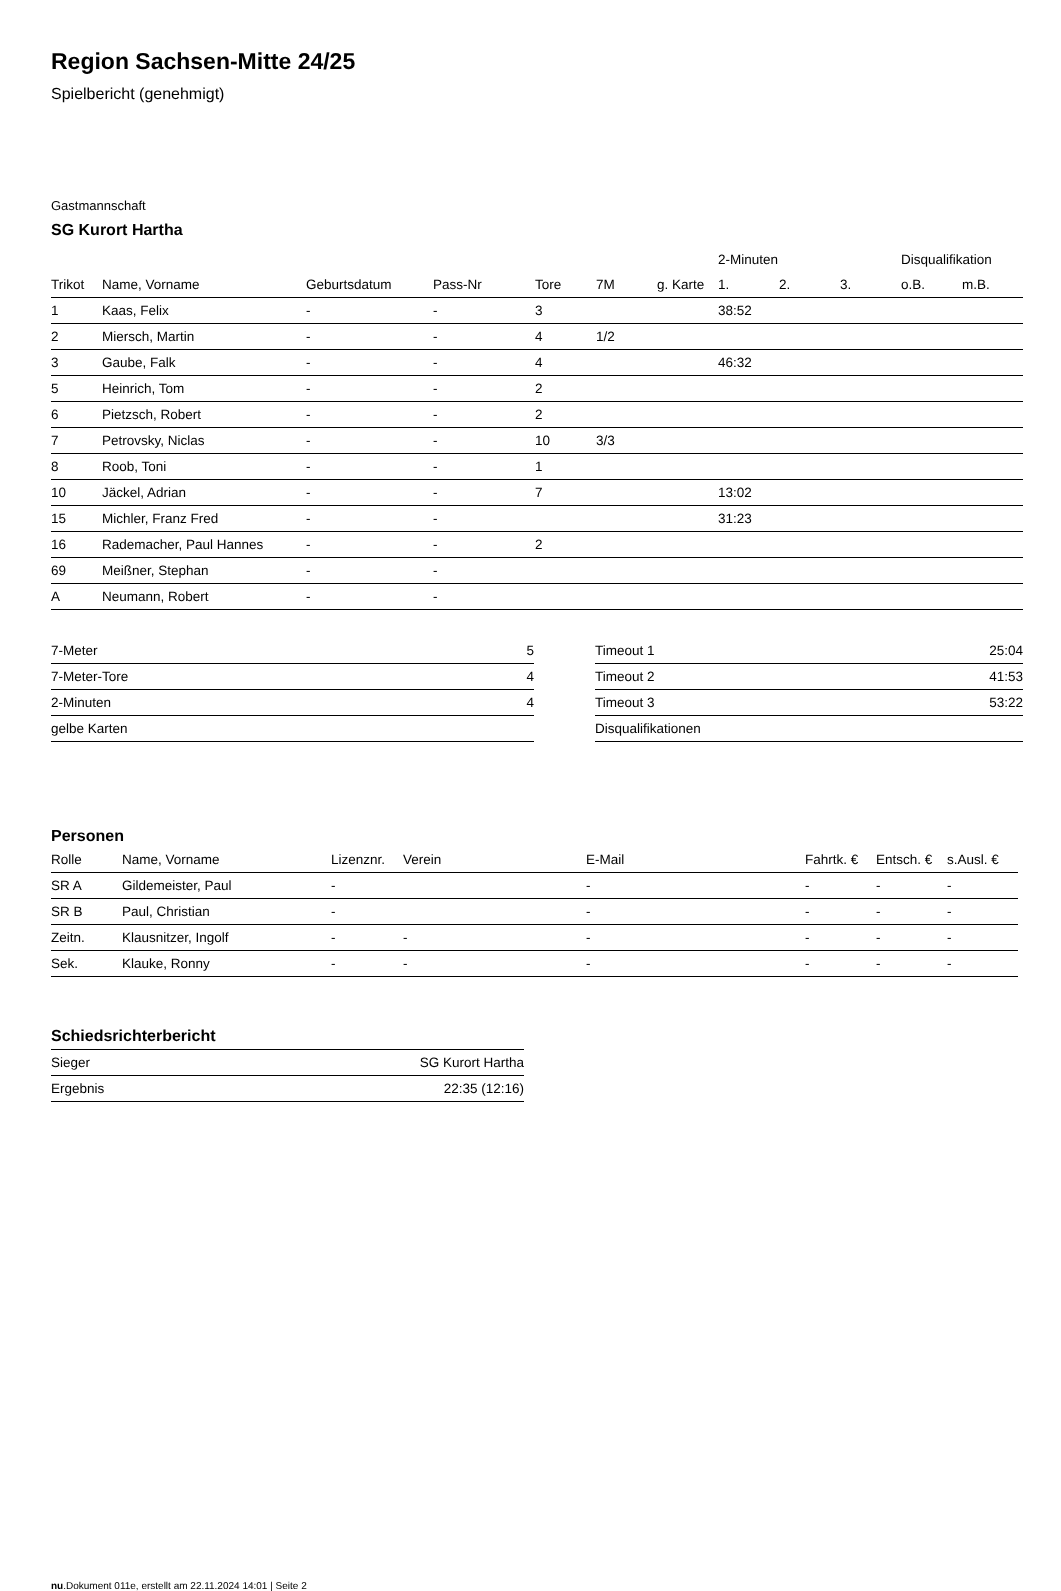Region Sachsen-Mitte 24/25
Spielbericht (genehmigt)
Gastmannschaft
SG Kurort Hartha
| | | | | | | | 2-Minuten | | | Disqualifikation | |
| --- | --- | --- | --- | --- | --- | --- | --- | --- | --- | --- | --- |
| Trikot | Name, Vorname | Geburtsdatum | Pass-Nr | Tore | 7M | g. Karte | 1. | 2. | 3. | o.B. | m.B. |
| 1 | Kaas, Felix | - | - | 3 | | | 38:52 | | | | |
| 2 | Miersch, Martin | - | - | 4 | 1/2 | | | | | | |
| 3 | Gaube, Falk | - | - | 4 | | | 46:32 | | | | |
| 5 | Heinrich, Tom | - | - | 2 | | | | | | | |
| 6 | Pietzsch, Robert | - | - | 2 | | | | | | | |
| 7 | Petrovsky, Niclas | - | - | 10 | 3/3 | | | | | | |
| 8 | Roob, Toni | - | - | 1 | | | | | | | |
| 10 | Jäckel, Adrian | - | - | 7 | | | 13:02 | | | | |
| 15 | Michler, Franz Fred | - | - | | | | 31:23 | | | | |
| 16 | Rademacher, Paul Hannes | - | - | 2 | | | | | | | |
| 69 | Meißner, Stephan | - | - | | | | | | | | |
| A | Neumann, Robert | - | - | | | | | | | | |
| 7-Meter | 5 |
| 7-Meter-Tore | 4 |
| 2-Minuten | 4 |
| gelbe Karten | |
| Timeout 1 | 25:04 |
| Timeout 2 | 41:53 |
| Timeout 3 | 53:22 |
| Disqualifikationen | |
Personen
| Rolle | Name, Vorname | Lizenznr. | Verein | E-Mail | Fahrtk. € | Entsch. € | s.Ausl. € |
| --- | --- | --- | --- | --- | --- | --- | --- |
| SR A | Gildemeister, Paul | - | | - | - | - | - |
| SR B | Paul, Christian | - | | - | - | - | - |
| Zeitn. | Klausnitzer, Ingolf | - | - | - | - | - | - |
| Sek. | Klauke, Ronny | - | - | - | - | - | - |
Schiedsrichterbericht
| Sieger | SG Kurort Hartha |
| Ergebnis | 22:35 (12:16) |
nu.Dokument 011e, erstellt am 22.11.2024 14:01 | Seite 2